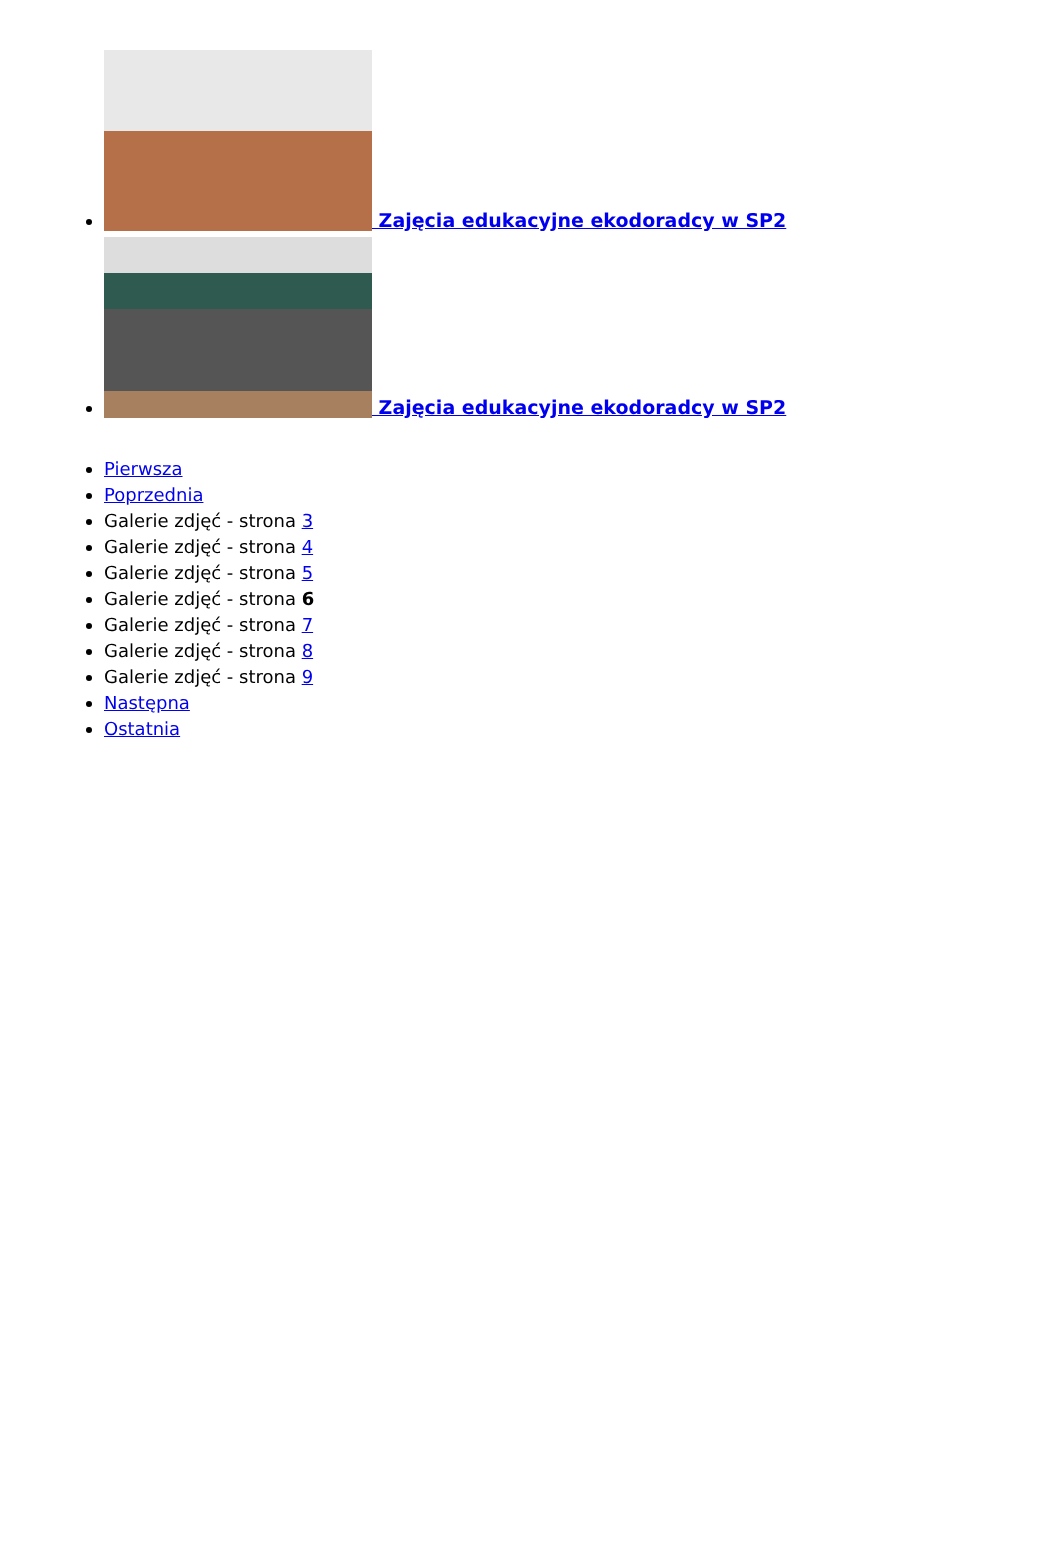Zajęcia edukacyjne ekodoradcy w SP2
Zajęcia edukacyjne ekodoradcy w SP2
Pierwsza
Poprzednia
Galerie zdjęć - strona 3
Galerie zdjęć - strona 4
Galerie zdjęć - strona 5
Galerie zdjęć - strona 6
Galerie zdjęć - strona 7
Galerie zdjęć - strona 8
Galerie zdjęć - strona 9
Następna
Ostatnia